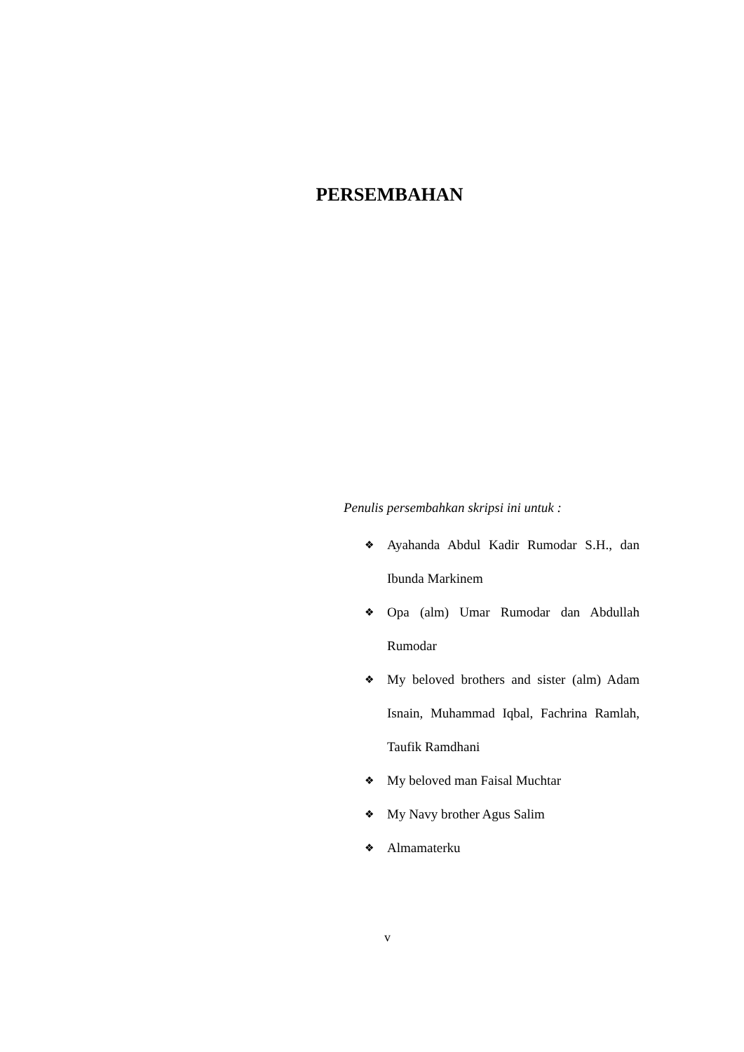PERSEMBAHAN
Penulis persembahkan skripsi ini untuk :
❖ Ayahanda Abdul Kadir Rumodar S.H., dan Ibunda Markinem
❖ Opa (alm) Umar Rumodar dan Abdullah Rumodar
❖ My beloved brothers and sister (alm) Adam Isnain, Muhammad Iqbal, Fachrina Ramlah, Taufik Ramdhani
❖ My beloved man Faisal Muchtar
❖ My Navy brother Agus Salim
❖ Almamaterku
v